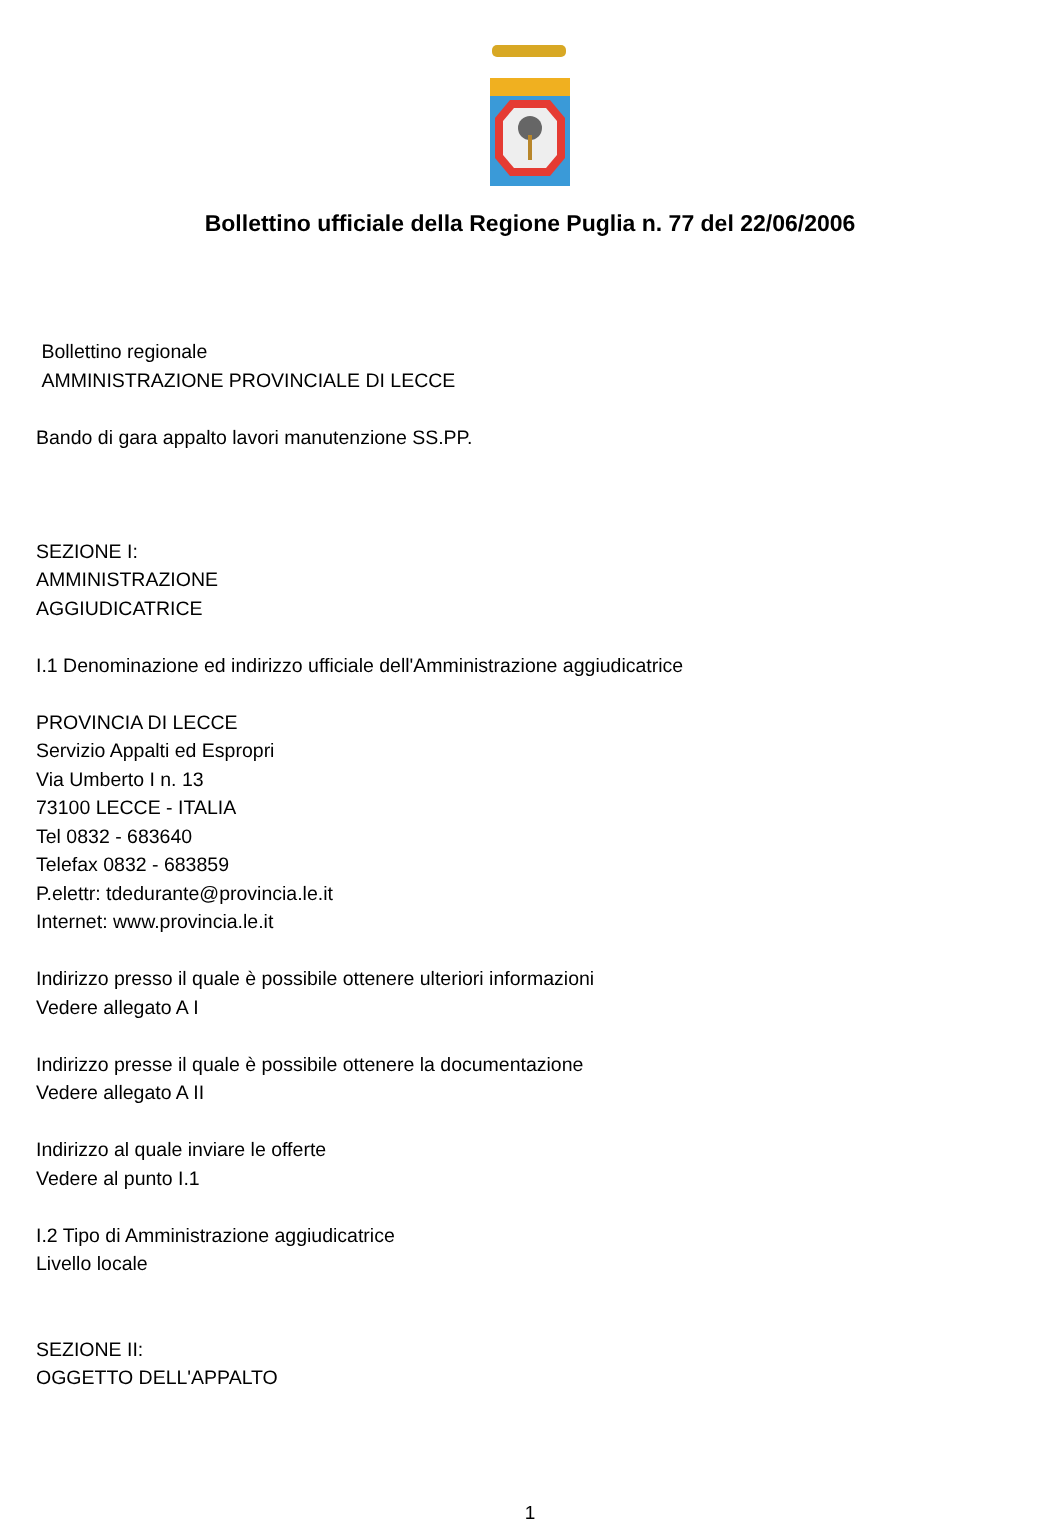Bollettino ufficiale della Regione Puglia n. 77 del 22/06/2006
Bollettino regionale
AMMINISTRAZIONE PROVINCIALE DI LECCE
Bando di gara appalto lavori manutenzione SS.PP.
SEZIONE I:
AMMINISTRAZIONE
AGGIUDICATRICE
I.1 Denominazione ed indirizzo ufficiale dell'Amministrazione aggiudicatrice
PROVINCIA DI LECCE
Servizio Appalti ed Espropri
Via Umberto I n. 13
73100 LECCE - ITALIA
Tel 0832 - 683640
Telefax 0832 - 683859
P.elettr: tdedurante@provincia.le.it
Internet: www.provincia.le.it
Indirizzo presso il quale è possibile ottenere ulteriori informazioni
Vedere allegato A I
Indirizzo presse il quale è possibile ottenere la documentazione
Vedere allegato A II
Indirizzo al quale inviare le offerte
Vedere al punto I.1
I.2 Tipo di Amministrazione aggiudicatrice
Livello locale
SEZIONE II:
OGGETTO DELL'APPALTO
1